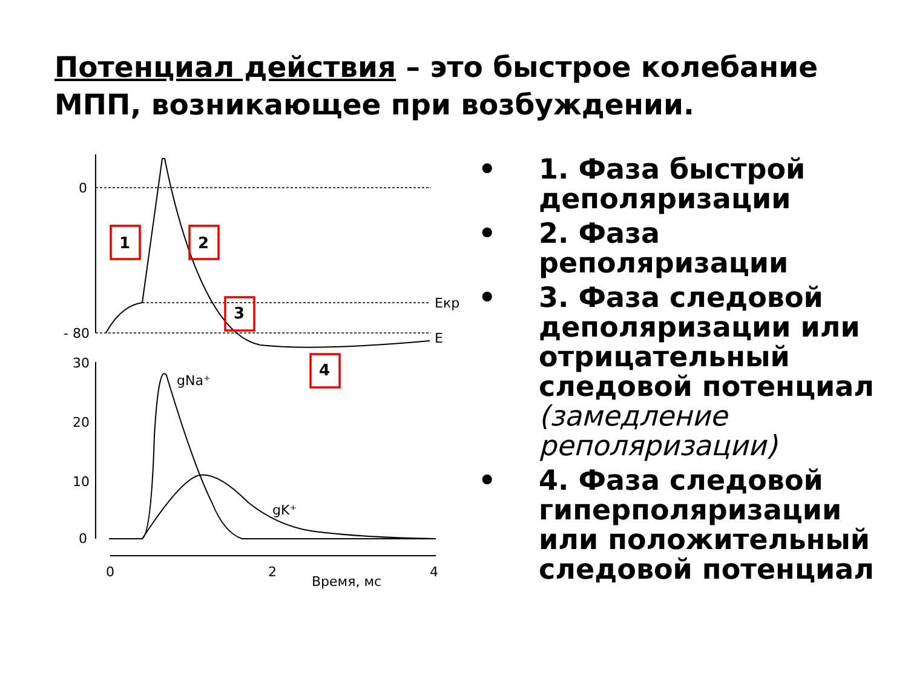Потенциал действия – это быстрое колебание МПП, возникающее при возбуждении.
1
2
3
4
0
- 80
Екр
Е
30
20
10
0
gNa⁺
gK⁺
0
2
4
Время, мс
• 1. Фаза быстрой деполяризации
• 2. Фаза реполяризации
• 3. Фаза следовой деполяризации или отрицательный следовой потенциал (замедление реполяризации)
• 4. Фаза следовой гиперполяризации или положительный следовой потенциал